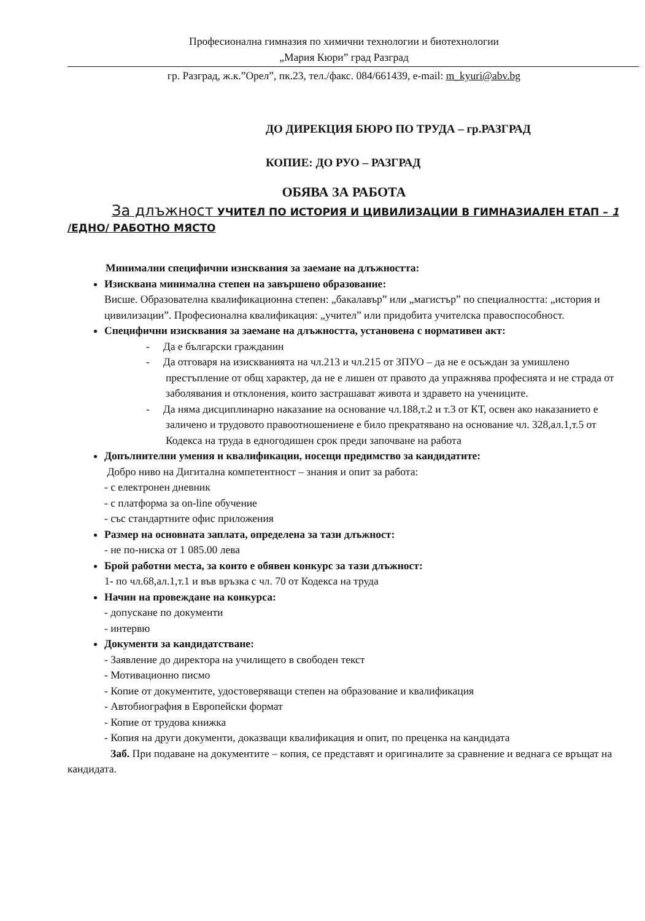Професионална гимназия по химични технологии и биотехнологии
„Мария Кюри” град Разград
гр. Разград, ж.к.”Орел”, пк.23, тел./факс. 084/661439, e-mail: m_kyuri@abv.bg
ДО ДИРЕКЦИЯ БЮРО ПО ТРУДА – гр.РАЗГРАД
КОПИЕ: ДО РУО – РАЗГРАД
ОБЯВА ЗА РАБОТА
За длъжност УЧИТЕЛ ПО ИСТОРИЯ И ЦИВИЛИЗАЦИИ В ГИМНАЗИАЛЕН ЕТАП – 1 /ЕДНО/ РАБОТНО МЯСТО
Минимални специфични изисквания за заемане на длъжността:
Изисквана минимална степен на завършено образование:
Висше. Образователна квалификационна степен: „бакалавър” или „магистър” по специалността: „история и цивилизации”. Професионална квалификация: „учител” или придобита учителска правоспособност.
Специфични изисквания за заемане на длъжността, установена с нормативен акт:
- Да е български гражданин
- Да отговаря на изискванията на чл.213 и чл.215 от ЗПУО – да не е осъждан за умишлено престъпление от общ характер, да не е лишен от правото да упражнява професията и не страда от заболявания и отклонения, които застрашават живота и здравето на учениците.
- Да няма дисциплинарно наказание на основание чл.188,т.2 и т.3 от КТ, освен ако наказанието е заличено и трудовото правоотношениене е било прекратявано на основание чл. 328,ал.1,т.5 от Кодекса на труда в едногодишен срок преди започване на работа
Допълнителни умения и квалификации, носещи предимство за кандидатите:
Добро ниво на Дигитална компетентност – знания и опит за работа:
- с електронен дневник
- с платформа за on-line обучение
- със стандартните офис приложения
Размер на основната заплата, определена за тази длъжност:
- не по-ниска от 1 085.00 лева
Брой работни места, за които е обявен конкурс за тази длъжност:
1- по чл.68,ал.1,т.1 и във връзка с чл. 70 от Кодекса на труда
Начин на провеждане на конкурса:
- допускане по документи
- интервю
Документи за кандидатстване:
- Заявление до директора на училището в свободен текст
- Мотивационно писмо
- Копие от документите, удостоверяващи степен на образование и квалификация
- Автобиография в Европейски формат
- Копие от трудова книжка
- Копия на други документи, доказващи квалификация и опит, по преценка на кандидата
Заб. При подаване на документите – копия, се представят и оригиналите за сравнение и веднага се връщат на кандидата.